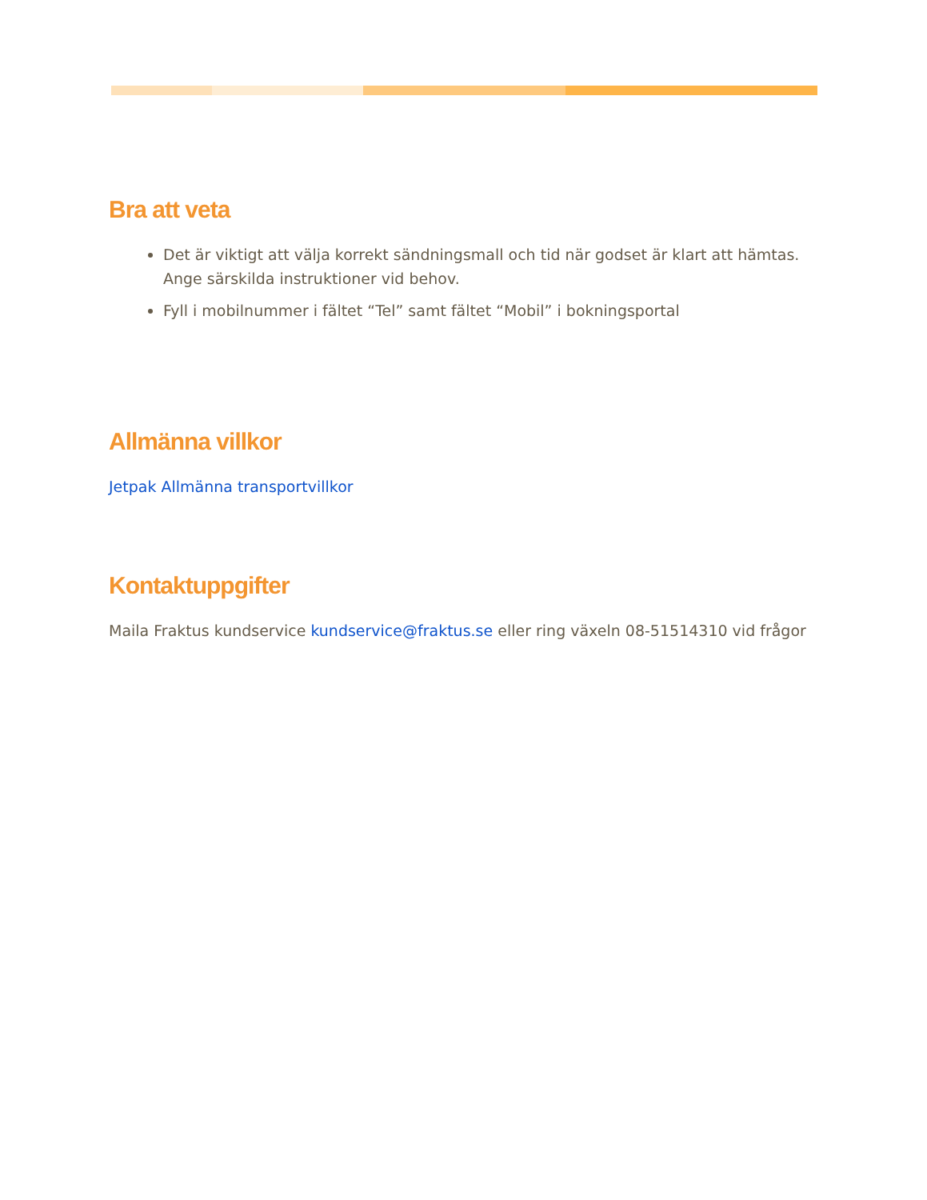Bra att veta
Det är viktigt att välja korrekt sändningsmall och tid när godset är klart att hämtas. Ange särskilda instruktioner vid behov.
Fyll i mobilnummer i fältet “Tel” samt fältet “Mobil” i bokningsportal
Allmänna villkor
Jetpak Allmänna transportvillkor
Kontaktuppgifter
Maila Fraktus kundservice kundservice@fraktus.se eller ring växeln 08-51514310 vid frågor